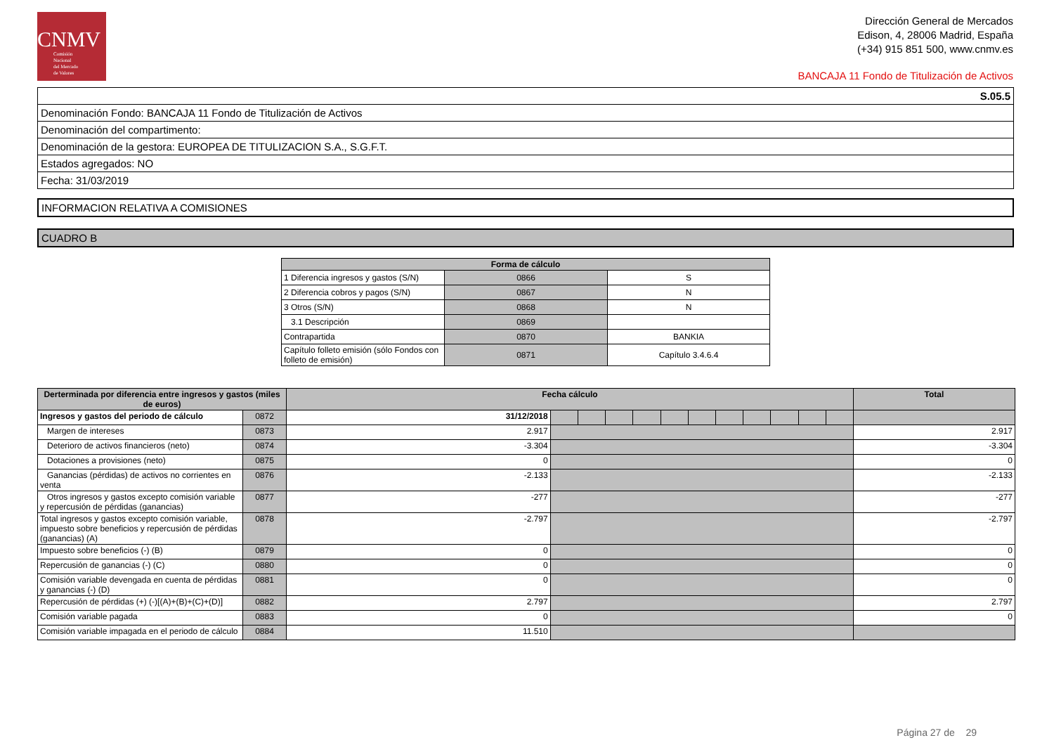CNMV
Comisión
Nacional
del Mercado
de Valores
Dirección General de Mercados
Edison, 4, 28006 Madrid, España
(+34) 915 851 500, www.cnmv.es
BANCAJA 11 Fondo de Titulización de Activos
| S.05.5 |
| Denominación Fondo: BANCAJA 11 Fondo de Titulización de Activos |
| Denominación del compartimento: |
| Denominación de la gestora: EUROPEA DE TITULIZACION S.A., S.G.F.T. |
| Estados agregados: NO |
| Fecha: 31/03/2019 |
| INFORMACION RELATIVA A COMISIONES |
| CUADRO B |
| Forma de cálculo | | |
| --- | --- | --- |
| 1 Diferencia ingresos y gastos (S/N) | 0866 | S |
| 2 Diferencia cobros y pagos (S/N) | 0867 | N |
| 3 Otros (S/N) | 0868 | N |
| 3.1 Descripción | 0869 | |
| Contrapartida | 0870 | BANKIA |
| Capítulo folleto emisión (sólo Fondos con folleto de emisión) | 0871 | Capítulo 3.4.6.4 |
| Derterminada por diferencia entre ingresos y gastos (miles de euros) | | Fecha cálculo | | | | | | | | | | | | Total |
| --- | --- | --- | --- | --- | --- | --- | --- | --- | --- | --- | --- | --- | --- | --- |
| Ingresos y gastos del periodo de cálculo | 0872 | 31/12/2018 | | | | | | | | | | | | |
| Margen de intereses | 0873 | 2.917 | | | | | | | | | | | | 2.917 |
| Deterioro de activos financieros (neto) | 0874 | -3.304 | | | | | | | | | | | | -3.304 |
| Dotaciones a provisiones (neto) | 0875 | 0 | | | | | | | | | | | | 0 |
| Ganancias (pérdidas) de activos no corrientes en venta | 0876 | -2.133 | | | | | | | | | | | | -2.133 |
| Otros ingresos y gastos excepto comisión variable y repercusión de pérdidas (ganancias) | 0877 | -277 | | | | | | | | | | | | -277 |
| Total ingresos y gastos excepto comisión variable, impuesto sobre beneficios y repercusión de pérdidas (ganancias) (A) | 0878 | -2.797 | | | | | | | | | | | | -2.797 |
| Impuesto sobre beneficios (-) (B) | 0879 | 0 | | | | | | | | | | | | 0 |
| Repercusión de ganancias (-) (C) | 0880 | 0 | | | | | | | | | | | | 0 |
| Comisión variable devengada en cuenta de pérdidas y ganancias (-) (D) | 0881 | 0 | | | | | | | | | | | | 0 |
| Repercusión de pérdidas (+) (-)[(A)+(B)+(C)+(D)] | 0882 | 2.797 | | | | | | | | | | | | 2.797 |
| Comisión variable pagada | 0883 | 0 | | | | | | | | | | | | 0 |
| Comisión variable impagada en el periodo de cálculo | 0884 | 11.510 | | | | | | | | | | | | |
Página 27 de 29